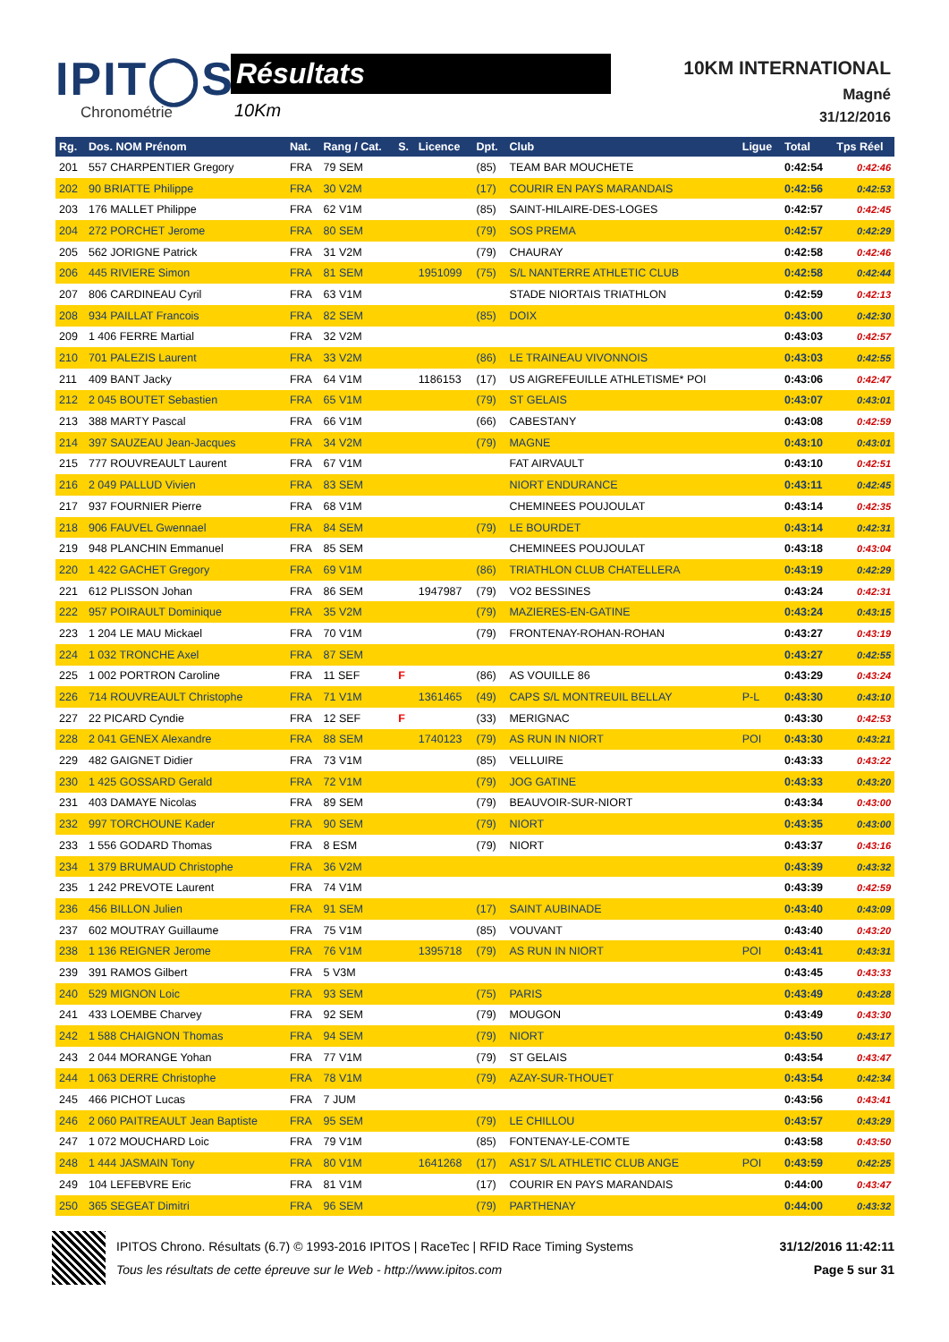IPIT◯S
Chronométrie
Résultats
10Km
10KM INTERNATIONAL
Magné
31/12/2016
| Rg. | Dos. NOM Prénom | Nat. | Rang / Cat. | S. | Licence | Dpt. | Club | Ligue | Total | Tps Réel |
| --- | --- | --- | --- | --- | --- | --- | --- | --- | --- | --- |
| 201 | 557 CHARPENTIER Gregory | FRA | 79 SEM | | | (85) | TEAM BAR MOUCHETE | | 0:42:54 | 0:42:46 |
| 202 | 90 BRIATTE Philippe | FRA | 30 V2M | | | (17) | COURIR EN PAYS MARANDAIS | | 0:42:56 | 0:42:53 |
| 203 | 176 MALLET Philippe | FRA | 62 V1M | | | (85) | SAINT-HILAIRE-DES-LOGES | | 0:42:57 | 0:42:45 |
| 204 | 272 PORCHET Jerome | FRA | 80 SEM | | | (79) | SOS PREMA | | 0:42:57 | 0:42:29 |
| 205 | 562 JORIGNE Patrick | FRA | 31 V2M | | | (79) | CHAURAY | | 0:42:58 | 0:42:46 |
| 206 | 445 RIVIERE Simon | FRA | 81 SEM | | 1951099 | (75) | S/L NANTERRE ATHLETIC CLUB | | 0:42:58 | 0:42:44 |
| 207 | 806 CARDINEAU Cyril | FRA | 63 V1M | | | | STADE NIORTAIS TRIATHLON | | 0:42:59 | 0:42:13 |
| 208 | 934 PAILLAT Francois | FRA | 82 SEM | | | (85) | DOIX | | 0:43:00 | 0:42:30 |
| 209 | 1 406 FERRE Martial | FRA | 32 V2M | | | | | | 0:43:03 | 0:42:57 |
| 210 | 701 PALEZIS Laurent | FRA | 33 V2M | | | (86) | LE TRAINEAU VIVONNOIS | | 0:43:03 | 0:42:55 |
| 211 | 409 BANT Jacky | FRA | 64 V1M | | 1186153 | (17) | US AIGREFEUILLE ATHLETISME* POI | | 0:43:06 | 0:42:47 |
| 212 | 2 045 BOUTET Sebastien | FRA | 65 V1M | | | (79) | ST GELAIS | | 0:43:07 | 0:43:01 |
| 213 | 388 MARTY Pascal | FRA | 66 V1M | | | (66) | CABESTANY | | 0:43:08 | 0:42:59 |
| 214 | 397 SAUZEAU Jean-Jacques | FRA | 34 V2M | | | (79) | MAGNE | | 0:43:10 | 0:43:01 |
| 215 | 777 ROUVREAULT Laurent | FRA | 67 V1M | | | | FAT AIRVAULT | | 0:43:10 | 0:42:51 |
| 216 | 2 049 PALLUD Vivien | FRA | 83 SEM | | | | NIORT ENDURANCE | | 0:43:11 | 0:42:45 |
| 217 | 937 FOURNIER Pierre | FRA | 68 V1M | | | | CHEMINEES POUJOULAT | | 0:43:14 | 0:42:35 |
| 218 | 906 FAUVEL Gwennael | FRA | 84 SEM | | | (79) | LE BOURDET | | 0:43:14 | 0:42:31 |
| 219 | 948 PLANCHIN Emmanuel | FRA | 85 SEM | | | | CHEMINEES POUJOULAT | | 0:43:18 | 0:43:04 |
| 220 | 1 422 GACHET Gregory | FRA | 69 V1M | | | (86) | TRIATHLON CLUB CHATELLERA | | 0:43:19 | 0:42:29 |
| 221 | 612 PLISSON Johan | FRA | 86 SEM | | 1947987 | (79) | VO2 BESSINES | | 0:43:24 | 0:42:31 |
| 222 | 957 POIRAULT Dominique | FRA | 35 V2M | | | (79) | MAZIERES-EN-GATINE | | 0:43:24 | 0:43:15 |
| 223 | 1 204 LE MAU Mickael | FRA | 70 V1M | | | (79) | FRONTENAY-ROHAN-ROHAN | | 0:43:27 | 0:43:19 |
| 224 | 1 032 TRONCHE Axel | FRA | 87 SEM | | | | | | 0:43:27 | 0:42:55 |
| 225 | 1 002 PORTRON Caroline | FRA | 11 SEF | F | | (86) | AS VOUILLE 86 | | 0:43:29 | 0:43:24 |
| 226 | 714 ROUVREAULT Christophe | FRA | 71 V1M | | 1361465 | (49) | CAPS S/L MONTREUIL BELLAY | P-L | 0:43:30 | 0:43:10 |
| 227 | 22 PICARD Cyndie | FRA | 12 SEF | F | | (33) | MERIGNAC | | 0:43:30 | 0:42:53 |
| 228 | 2 041 GENEX Alexandre | FRA | 88 SEM | | 1740123 | (79) | AS RUN IN NIORT | POI | 0:43:30 | 0:43:21 |
| 229 | 482 GAIGNET Didier | FRA | 73 V1M | | | (85) | VELLUIRE | | 0:43:33 | 0:43:22 |
| 230 | 1 425 GOSSARD Gerald | FRA | 72 V1M | | | (79) | JOG GATINE | | 0:43:33 | 0:43:20 |
| 231 | 403 DAMAYE Nicolas | FRA | 89 SEM | | | (79) | BEAUVOIR-SUR-NIORT | | 0:43:34 | 0:43:00 |
| 232 | 997 TORCHOUNE Kader | FRA | 90 SEM | | | (79) | NIORT | | 0:43:35 | 0:43:00 |
| 233 | 1 556 GODARD Thomas | FRA | 8 ESM | | | (79) | NIORT | | 0:43:37 | 0:43:16 |
| 234 | 1 379 BRUMAUD Christophe | FRA | 36 V2M | | | | | | 0:43:39 | 0:43:32 |
| 235 | 1 242 PREVOTE Laurent | FRA | 74 V1M | | | | | | 0:43:39 | 0:42:59 |
| 236 | 456 BILLON Julien | FRA | 91 SEM | | | (17) | SAINT AUBINADE | | 0:43:40 | 0:43:09 |
| 237 | 602 MOUTRAY Guillaume | FRA | 75 V1M | | | (85) | VOUVANT | | 0:43:40 | 0:43:20 |
| 238 | 1 136 REIGNER Jerome | FRA | 76 V1M | | 1395718 | (79) | AS RUN IN NIORT | POI | 0:43:41 | 0:43:31 |
| 239 | 391 RAMOS Gilbert | FRA | 5 V3M | | | | | | 0:43:45 | 0:43:33 |
| 240 | 529 MIGNON Loic | FRA | 93 SEM | | | (75) | PARIS | | 0:43:49 | 0:43:28 |
| 241 | 433 LOEMBE Charvey | FRA | 92 SEM | | | (79) | MOUGON | | 0:43:49 | 0:43:30 |
| 242 | 1 588 CHAIGNON Thomas | FRA | 94 SEM | | | (79) | NIORT | | 0:43:50 | 0:43:17 |
| 243 | 2 044 MORANGE Yohan | FRA | 77 V1M | | | (79) | ST GELAIS | | 0:43:54 | 0:43:47 |
| 244 | 1 063 DERRE Christophe | FRA | 78 V1M | | | (79) | AZAY-SUR-THOUET | | 0:43:54 | 0:42:34 |
| 245 | 466 PICHOT Lucas | FRA | 7 JUM | | | | | | 0:43:56 | 0:43:41 |
| 246 | 2 060 PAITREAULT Jean Baptiste | FRA | 95 SEM | | | (79) | LE CHILLOU | | 0:43:57 | 0:43:29 |
| 247 | 1 072 MOUCHARD Loic | FRA | 79 V1M | | | (85) | FONTENAY-LE-COMTE | | 0:43:58 | 0:43:50 |
| 248 | 1 444 JASMAIN Tony | FRA | 80 V1M | | 1641268 | (17) | AS17 S/L ATHLETIC CLUB ANGE | POI | 0:43:59 | 0:42:25 |
| 249 | 104 LEFEBVRE Eric | FRA | 81 V1M | | | (17) | COURIR EN PAYS MARANDAIS | | 0:44:00 | 0:43:47 |
| 250 | 365 SEGEAT Dimitri | FRA | 96 SEM | | | (79) | PARTHENAY | | 0:44:00 | 0:43:32 |
IPITOS Chrono. Résultats (6.7) © 1993-2016 IPITOS | RaceTec | RFID Race Timing Systems
Tous les résultats de cette épreuve sur le Web - http://www.ipitos.com
31/12/2016 11:42:11
Page 5 sur 31